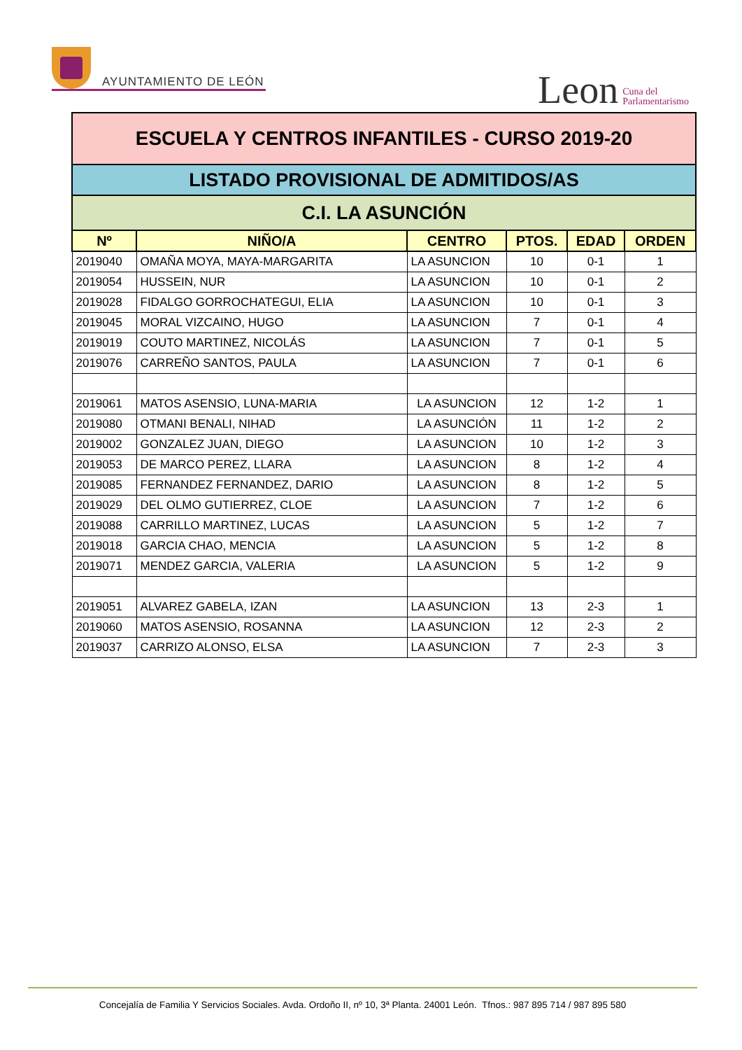AYUNTAMIENTO DE LEÓN
Leon Cuna del
Parlamentarismo
| ESCUELA Y CENTROS INFANTILES - CURSO 2019-20 | | | | | |
| LISTADO PROVISIONAL DE ADMITIDOS/AS | | | | | |
| C.I. LA ASUNCIÓN | | | | | |
| Nº | NIÑO/A | CENTRO | PTOS. | EDAD | ORDEN |
| 2019040 | OMAÑA MOYA, MAYA-MARGARITA | LA ASUNCION | 10 | 0-1 | 1 |
| 2019054 | HUSSEIN, NUR | LA ASUNCION | 10 | 0-1 | 2 |
| 2019028 | FIDALGO GORROCHATEGUI, ELIA | LA ASUNCION | 10 | 0-1 | 3 |
| 2019045 | MORAL VIZCAINO, HUGO | LA ASUNCION | 7 | 0-1 | 4 |
| 2019019 | COUTO MARTINEZ, NICOLÁS | LA ASUNCION | 7 | 0-1 | 5 |
| 2019076 | CARREÑO SANTOS, PAULA | LA ASUNCION | 7 | 0-1 | 6 |
| 2019061 | MATOS ASENSIO, LUNA-MARIA | LA ASUNCION | 12 | 1-2 | 1 |
| 2019080 | OTMANI BENALI, NIHAD | LA ASUNCIÓN | 11 | 1-2 | 2 |
| 2019002 | GONZALEZ JUAN, DIEGO | LA ASUNCION | 10 | 1-2 | 3 |
| 2019053 | DE MARCO PEREZ, LLARA | LA ASUNCION | 8 | 1-2 | 4 |
| 2019085 | FERNANDEZ FERNANDEZ, DARIO | LA ASUNCION | 8 | 1-2 | 5 |
| 2019029 | DEL OLMO GUTIERREZ, CLOE | LA ASUNCION | 7 | 1-2 | 6 |
| 2019088 | CARRILLO MARTINEZ, LUCAS | LA ASUNCION | 5 | 1-2 | 7 |
| 2019018 | GARCIA CHAO, MENCIA | LA ASUNCION | 5 | 1-2 | 8 |
| 2019071 | MENDEZ GARCIA, VALERIA | LA ASUNCION | 5 | 1-2 | 9 |
| 2019051 | ALVAREZ GABELA, IZAN | LA ASUNCION | 13 | 2-3 | 1 |
| 2019060 | MATOS ASENSIO, ROSANNA | LA ASUNCION | 12 | 2-3 | 2 |
| 2019037 | CARRIZO ALONSO, ELSA | LA ASUNCION | 7 | 2-3 | 3 |
Concejalía de Familia Y Servicios Sociales. Avda. Ordoño II, nº 10, 3ª Planta. 24001 León. Tfnos.: 987 895 714 / 987 895 580